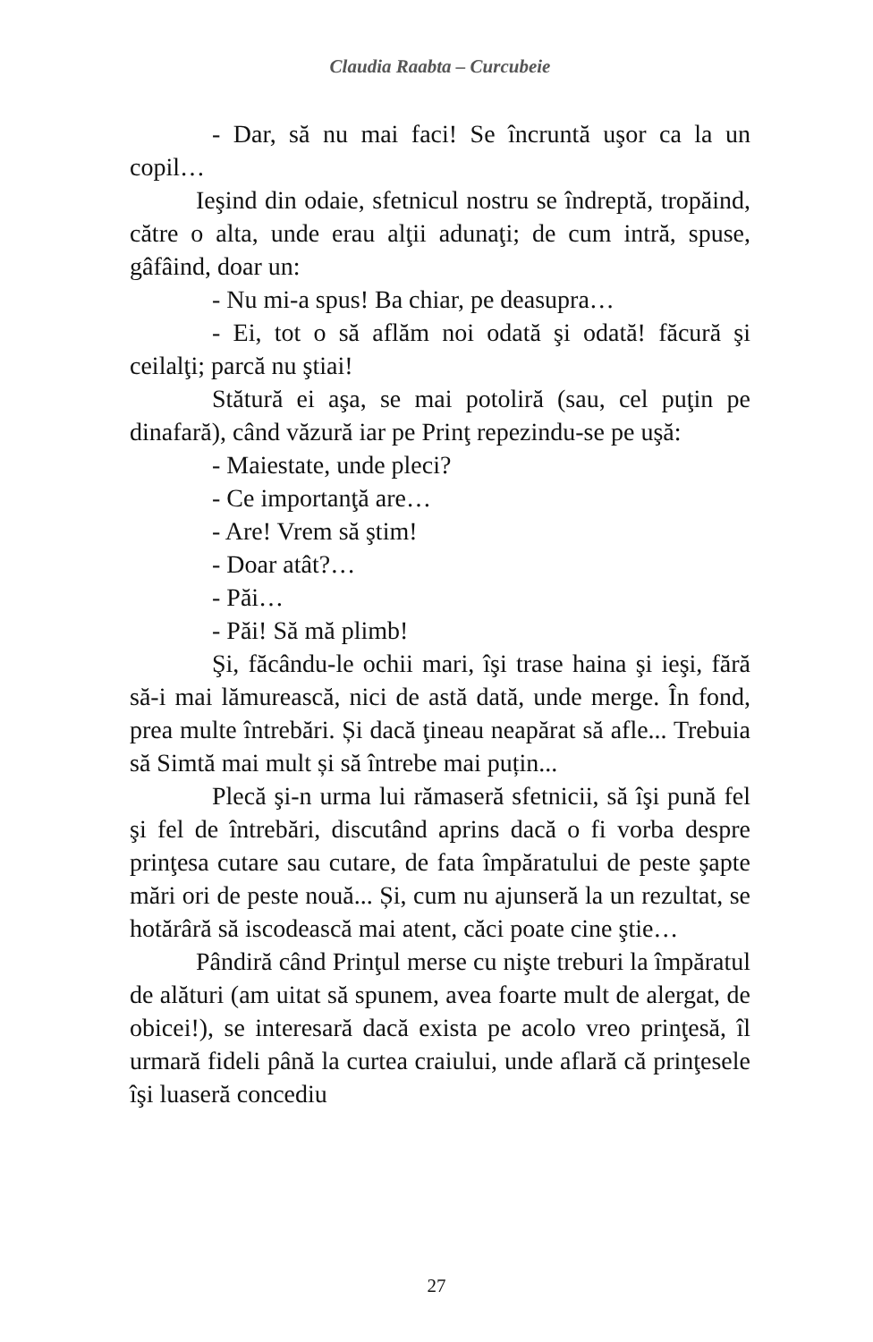Claudia Raabta – Curcubeie
- Dar, să nu mai faci! Se încruntă uşor ca la un copil…
Ieşind din odaie, sfetnicul nostru se îndreptă, tropăind, către o alta, unde erau alţii adunaţi; de cum intră, spuse, gâfâind, doar un:
- Nu mi-a spus! Ba chiar, pe deasupra…
- Ei, tot o să aflăm noi odată şi odată! făcură şi ceilalţi; parcă nu ştiai!
Stătură ei aşa, se mai potoliră (sau, cel puţin pe dinafară), când văzură iar pe Prinţ repezindu-se pe uşă:
- Maiestate, unde pleci?
- Ce importanţă are…
- Are! Vrem să ştim!
- Doar atât?…
- Păi…
- Păi! Să mă plimb!
Şi, făcându-le ochii mari, îşi trase haina şi ieşi, fără să-i mai lămurească, nici de astă dată, unde merge. În fond, prea multe întrebări. Și dacă ţineau neapărat să afle... Trebuia să Simtă mai mult și să întrebe mai puțin...
Plecă şi-n urma lui rămaseră sfetnicii, să îşi pună fel şi fel de întrebări, discutând aprins dacă o fi vorba despre prinţesa cutare sau cutare, de fata împăratului de peste şapte mări ori de peste nouă... Și, cum nu ajunseră la un rezultat, se hotărâră să iscodească mai atent, căci poate cine ştie…
Pândiră când Prinţul merse cu nişte treburi la împăratul de alături (am uitat să spunem, avea foarte mult de alergat, de obicei!), se interesară dacă exista pe acolo vreo prinţesă, îl urmară fideli până la curtea craiului, unde aflară că prinţesele îşi luaseră concediu
27